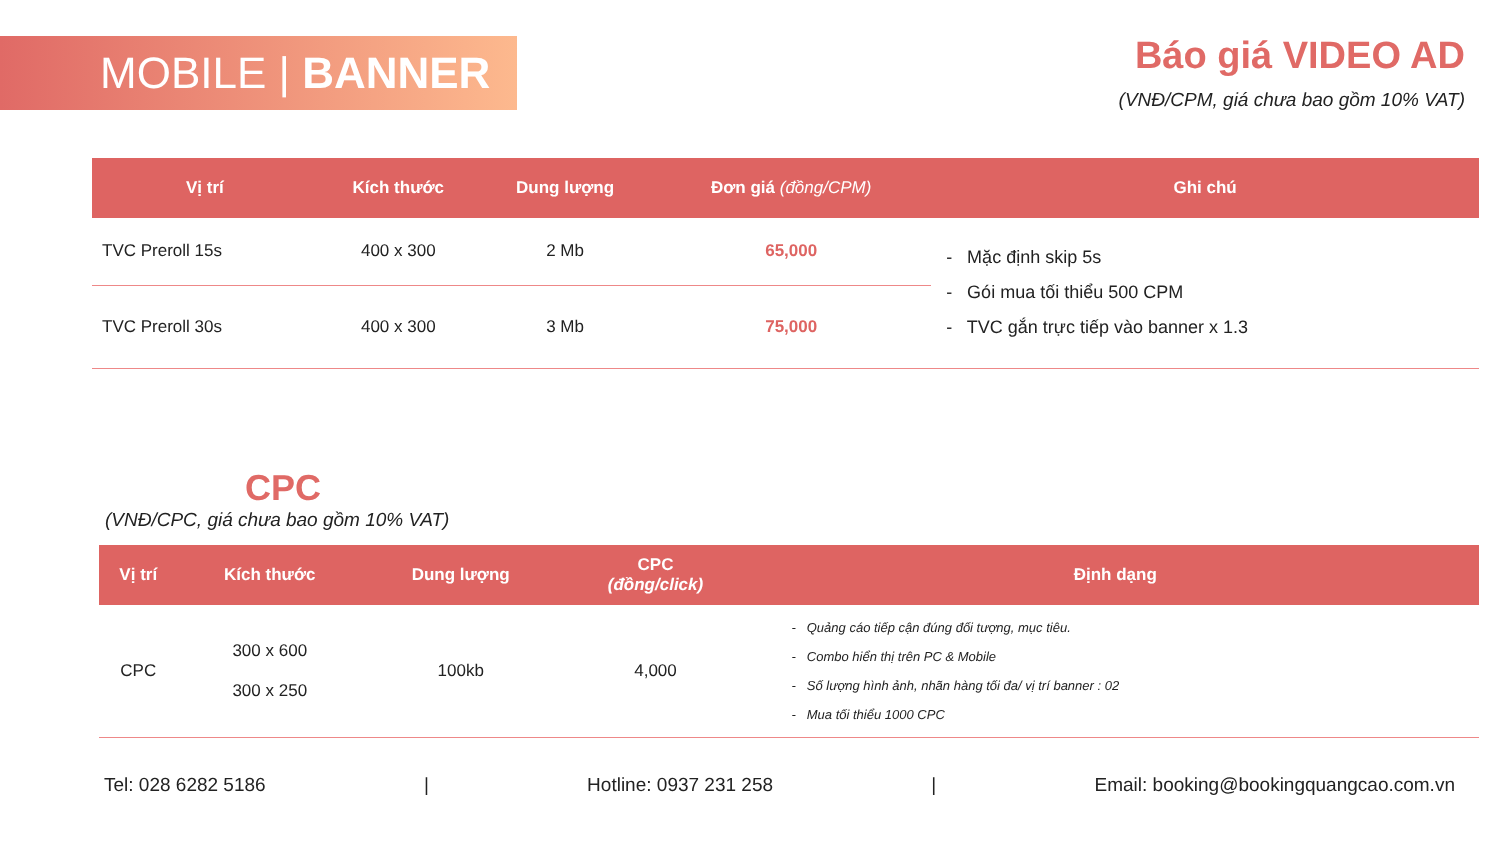MOBILE | BANNER
Báo giá VIDEO AD
(VNĐ/CPM, giá chưa bao gồm 10% VAT)
| Vị trí | Kích thước | Dung lượng | Đơn giá (đồng/CPM) | Ghi chú |
| --- | --- | --- | --- | --- |
| TVC Preroll 15s | 400 x 300 | 2 Mb | 65,000 | - Mặc định skip 5s - Gói mua tối thiểu 500 CPM - TVC gắn trực tiếp vào banner x 1.3 |
| TVC Preroll 30s | 400 x 300 | 3 Mb | 75,000 | |
CPC
(VNĐ/CPC, giá chưa bao gồm 10% VAT)
| Vị trí | Kích thước | Dung lượng | CPC (đồng/click) | Định dạng |
| --- | --- | --- | --- | --- |
| CPC | 300 x 600 300 x 250 | 100kb | 4,000 | - Quảng cáo tiếp cận đúng đối tượng, mục tiêu. - Combo hiển thị trên PC & Mobile - Số lượng hình ảnh, nhãn hàng tối đa/ vị trí banner : 02 - Mua tối thiểu 1000 CPC |
Tel: 028 6282 5186 | Hotline: 0937 231 258 | Email: booking@bookingquangcao.com.vn